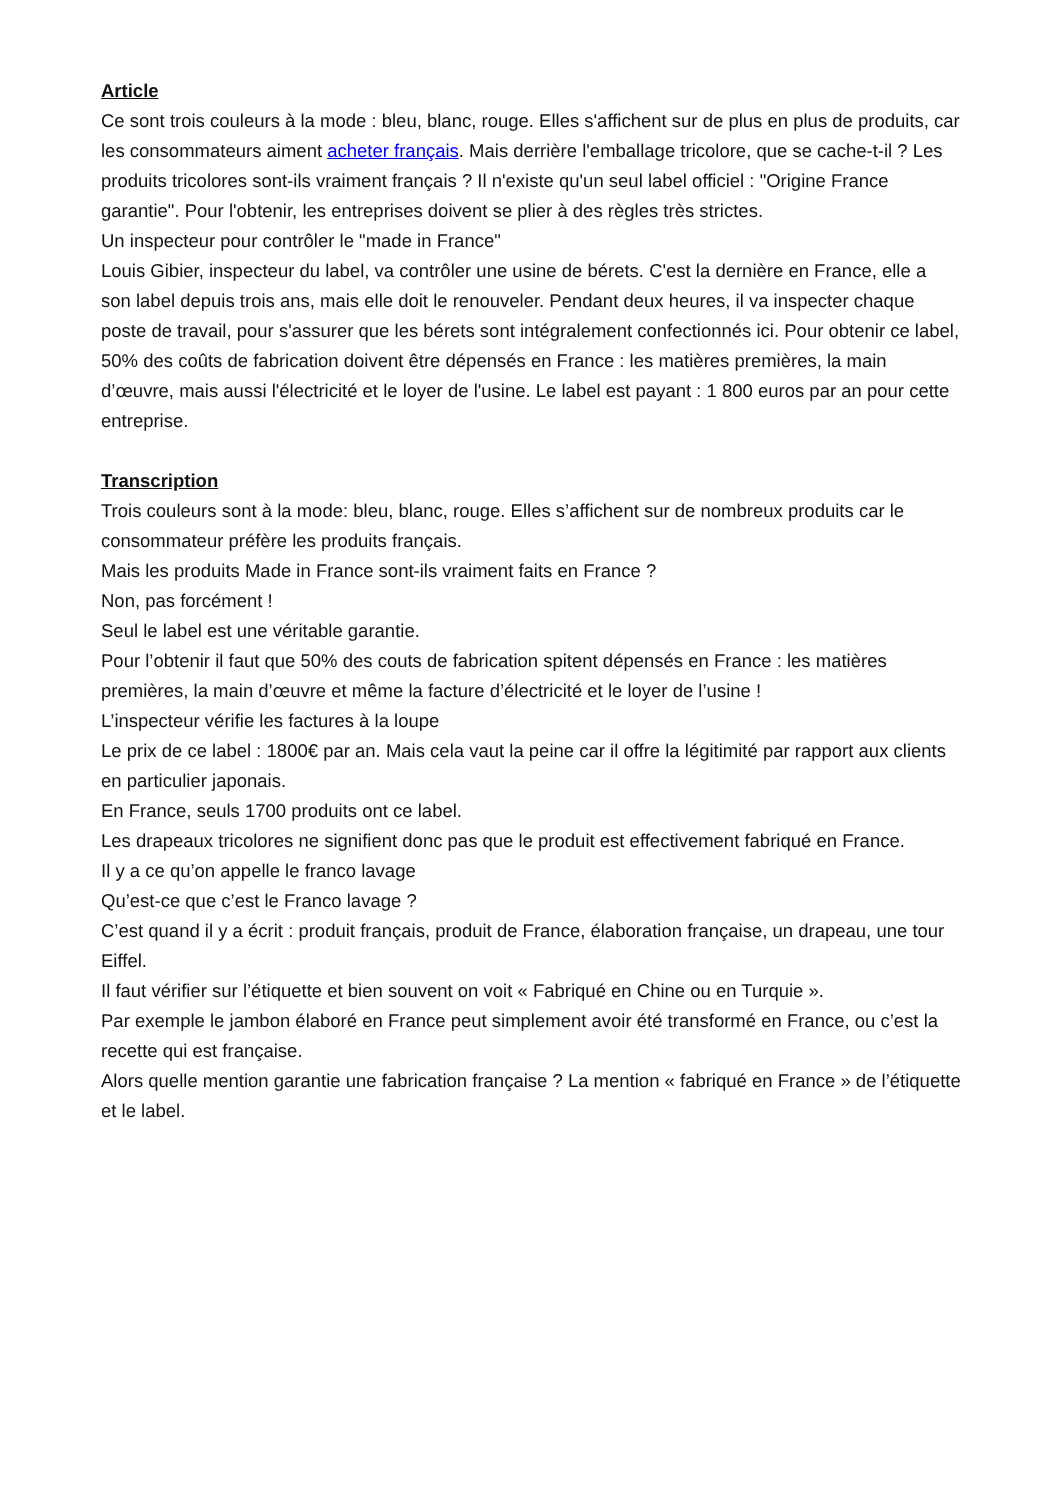Article
Ce sont trois couleurs à la mode : bleu, blanc, rouge. Elles s'affichent sur de plus en plus de produits, car les consommateurs aiment acheter français. Mais derrière l'emballage tricolore, que se cache-t-il ? Les produits tricolores sont-ils vraiment français ? Il n'existe qu'un seul label officiel : "Origine France garantie". Pour l'obtenir, les entreprises doivent se plier à des règles très strictes.
Un inspecteur pour contrôler le "made in France"
Louis Gibier, inspecteur du label, va contrôler une usine de bérets. C'est la dernière en France, elle a son label depuis trois ans, mais elle doit le renouveler. Pendant deux heures, il va inspecter chaque poste de travail, pour s'assurer que les bérets sont intégralement confectionnés ici. Pour obtenir ce label, 50% des coûts de fabrication doivent être dépensés en France : les matières premières, la main d’œuvre, mais aussi l'électricité et le loyer de l'usine. Le label est payant : 1 800 euros par an pour cette entreprise.
Transcription
Trois couleurs sont à la mode: bleu, blanc, rouge. Elles s’affichent sur de nombreux produits car le consommateur préfère les produits français.
Mais les produits Made in France sont-ils vraiment faits en France ?
Non, pas forcément !
Seul le label est une véritable garantie.
Pour l’obtenir il faut que 50% des couts de fabrication spitent dépensés en France : les matières premières, la main d’œuvre et même la facture d’électricité et le loyer de l’usine !
L’inspecteur vérifie les factures à la loupe
Le prix de ce label : 1800€ par an. Mais cela vaut la peine car il offre la légitimité par rapport aux clients en particulier japonais.
En France, seuls 1700 produits ont ce label.
Les drapeaux tricolores ne signifient donc pas que le produit est effectivement fabriqué en France.
Il y a ce qu’on appelle le franco lavage
Qu’est-ce que c’est le Franco lavage ?
C’est quand il y a écrit : produit français, produit de France, élaboration française, un drapeau, une tour Eiffel.
Il faut vérifier sur l’étiquette et bien souvent on voit « Fabriqué en Chine ou en Turquie ».
Par exemple le jambon élaboré en France peut simplement avoir été transformé en France, ou c’est la recette qui est française.
Alors quelle mention garantie une fabrication française ? La mention « fabriqué en France » de l’étiquette et le label.